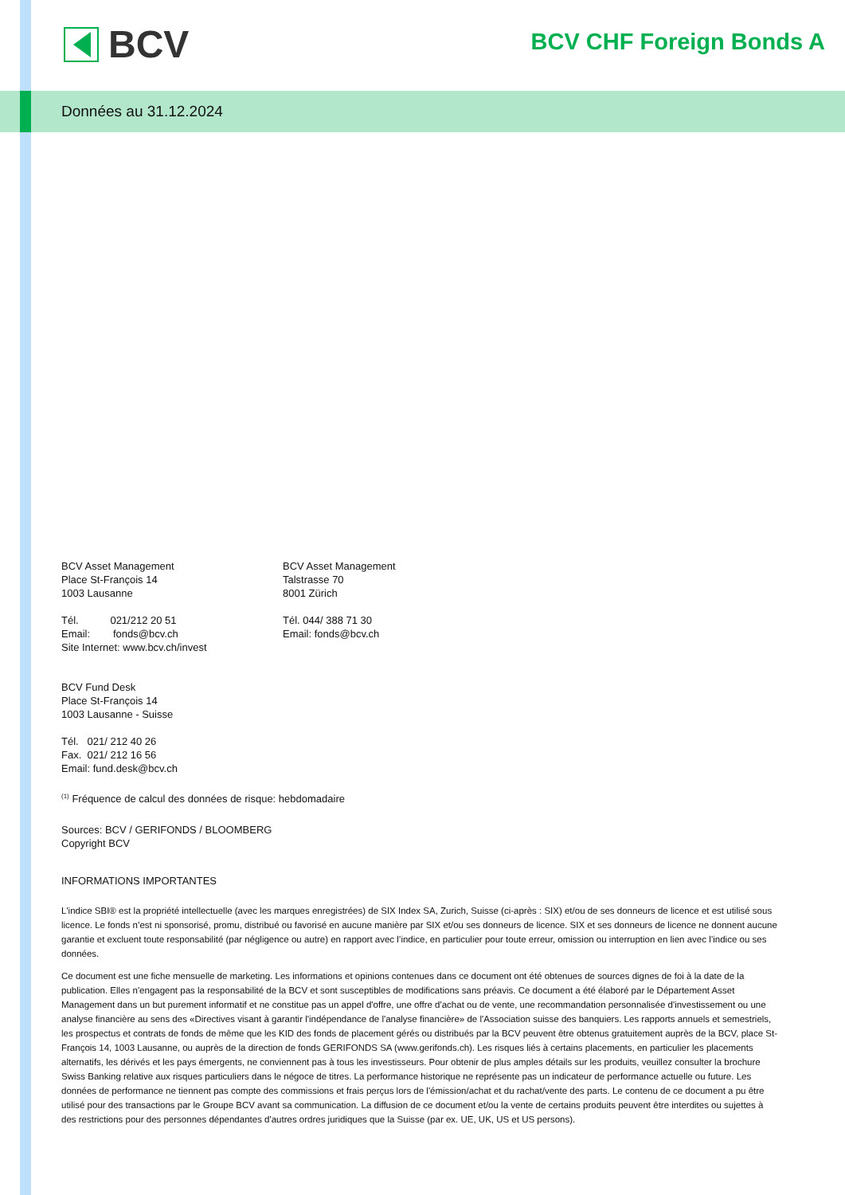BCV BCV CHF Foreign Bonds A
Données au 31.12.2024
BCV Asset Management
Place St-François 14
1003 Lausanne
Tél. 021/212 20 51
Email: fonds@bcv.ch
Site Internet: www.bcv.ch/invest
BCV Asset Management
Talstrasse 70
8001 Zürich
Tél. 044/ 388 71 30
Email: fonds@bcv.ch
BCV Fund Desk
Place St-François 14
1003 Lausanne - Suisse
Tél. 021/ 212 40 26
Fax. 021/ 212 16 56
Email: fund.desk@bcv.ch
<sup>(1)</sup> Fréquence de calcul des données de risque: hebdomadaire
Sources: BCV / GERIFONDS / BLOOMBERG
Copyright BCV
INFORMATIONS IMPORTANTES
L'indice SBI® est la propriété intellectuelle (avec les marques enregistrées) de SIX Index SA, Zurich, Suisse (ci-après : SIX) et/ou de ses donneurs de licence et est utilisé sous licence. Le fonds n’est ni sponsorisé, promu, distribué ou favorisé en aucune manière par SIX et/ou ses donneurs de licence. SIX et ses donneurs de licence ne donnent aucune garantie et excluent toute responsabilité (par négligence ou autre) en rapport avec l’indice, en particulier pour toute erreur, omission ou interruption en lien avec l’indice ou ses données.
Ce document est une fiche mensuelle de marketing. Les informations et opinions contenues dans ce document ont été obtenues de sources dignes de foi à la date de la publication. Elles n'engagent pas la responsabilité de la BCV et sont susceptibles de modifications sans préavis. Ce document a été élaboré par le Département Asset Management dans un but purement informatif et ne constitue pas un appel d'offre, une offre d'achat ou de vente, une recommandation personnalisée d'investissement ou une analyse financière au sens des «Directives visant à garantir l'indépendance de l'analyse financière» de l'Association suisse des banquiers. Les rapports annuels et semestriels, les prospectus et contrats de fonds de même que les KID des fonds de placement gérés ou distribués par la BCV peuvent être obtenus gratuitement auprès de la BCV, place St-François 14, 1003 Lausanne, ou auprès de la direction de fonds GERIFONDS SA (www.gerifonds.ch). Les risques liés à certains placements, en particulier les placements alternatifs, les dérivés et les pays émergents, ne conviennent pas à tous les investisseurs. Pour obtenir de plus amples détails sur les produits, veuillez consulter la brochure Swiss Banking relative aux risques particuliers dans le négoce de titres. La performance historique ne représente pas un indicateur de performance actuelle ou future. Les données de performance ne tiennent pas compte des commissions et frais perçus lors de l'émission/achat et du rachat/vente des parts. Le contenu de ce document a pu être utilisé pour des transactions par le Groupe BCV avant sa communication. La diffusion de ce document et/ou la vente de certains produits peuvent être interdites ou sujettes à des restrictions pour des personnes dépendantes d'autres ordres juridiques que la Suisse (par ex. UE, UK, US et US persons).